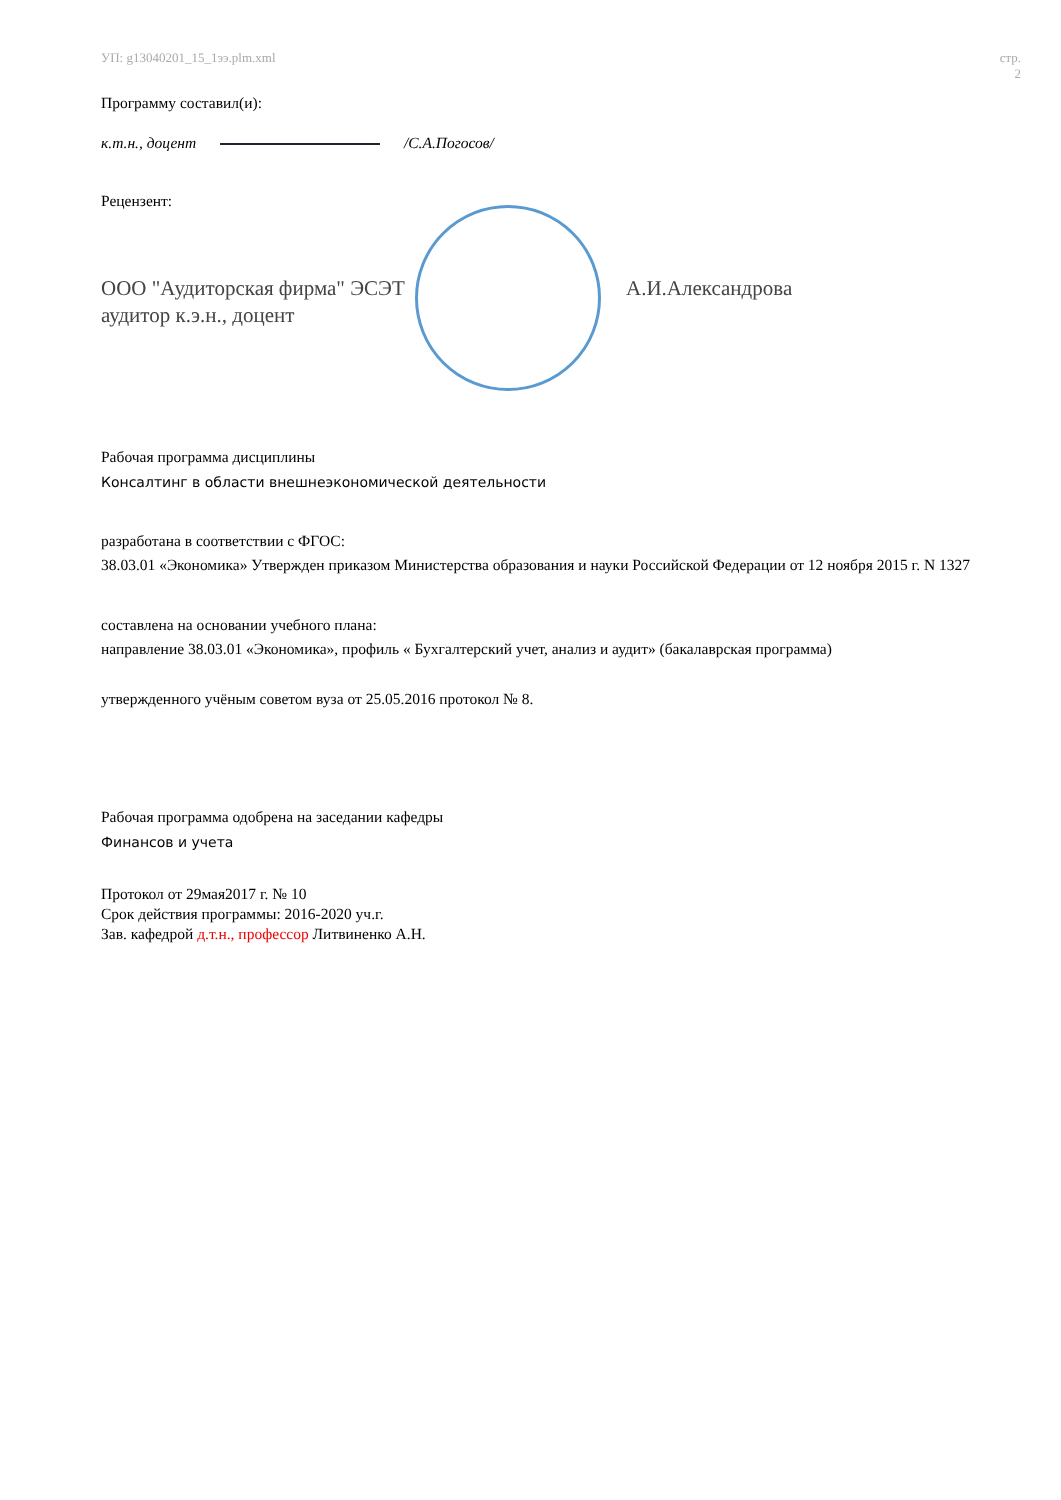УП: g13040201_15_1ээ.plm.xml стр. 2
Программу составил(и):
к.т.н., доцент /С.А.Погосов/
Рецензент:
ООО "Аудиторская фирма" ЭСЭТ
аудитор к.э.н., доцент
А.И.Александрова
Рабочая программа дисциплины
Консалтинг в области внешнеэкономической деятельности
разработана в соответствии с ФГОС:
38.03.01 «Экономика» Утвержден приказом Министерства образования и науки Российской Федерации от 12 ноября 2015 г. N 1327
составлена на основании учебного плана:
направление 38.03.01 «Экономика», профиль « Бухгалтерский учет, анализ и аудит» (бакалаврская программа)
утвержденного учёным советом вуза от 25.05.2016 протокол № 8.
Рабочая программа одобрена на заседании кафедры
Финансов и учета
Протокол от 29мая2017 г. № 10
Срок действия программы: 2016-2020 уч.г.
Зав. кафедрой д.т.н., профессор Литвиненко А.Н.